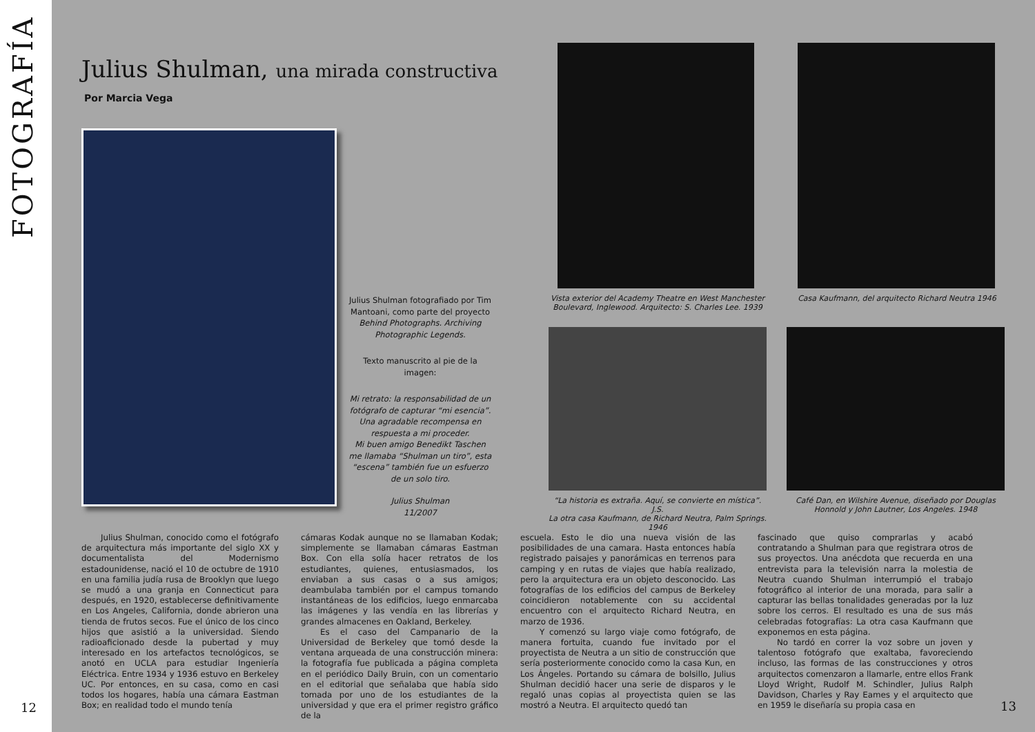FOTOGRAFÍA
12
Julius Shulman, una mirada constructiva
Por Marcia Vega
Julius Shulman fotografiado por Tim Mantoani, como parte del proyecto Behind Photographs. Archiving Photographic Legends.
Texto manuscrito al pie de la imagen:
Mi retrato: la responsabilidad de un fotógrafo de capturar “mi esencia”. Una agradable recompensa en respuesta a mi proceder.
Mi buen amigo Benedikt Taschen me llamaba “Shulman un tiro”, esta “escena” también fue un esfuerzo de un solo tiro.
Julius Shulman
11/2007
Vista exterior del Academy Theatre en West Manchester Boulevard, Inglewood. Arquitecto: S. Charles Lee. 1939
Casa Kaufmann, del arquitecto Richard Neutra 1946
“La historia es extraña. Aquí, se convierte en mística”. J.S.
La otra casa Kaufmann, de Richard Neutra, Palm Springs. 1946
Café Dan, en Wilshire Avenue, diseñado por Douglas Honnold y John Lautner, Los Angeles. 1948
Julius Shulman, conocido como el fotógrafo de arquitectura más importante del siglo XX y documentalista del Modernismo estadounidense, nació el 10 de octubre de 1910 en una familia judía rusa de Brooklyn que luego se mudó a una granja en Connecticut para después, en 1920, establecerse definitivamente en Los Angeles, California, donde abrieron una tienda de frutos secos. Fue el único de los cinco hijos que asistió a la universidad. Siendo radioaficionado desde la pubertad y muy interesado en los artefactos tecnológicos, se anotó en UCLA para estudiar Ingeniería Eléctrica. Entre 1934 y 1936 estuvo en Berkeley UC. Por entonces, en su casa, como en casi todos los hogares, había una cámara Eastman Box; en realidad todo el mundo tenía
cámaras Kodak aunque no se llamaban Kodak; simplemente se llamaban cámaras Eastman Box. Con ella solía hacer retratos de los estudiantes, quienes, entusiasmados, los enviaban a sus casas o a sus amigos; deambulaba también por el campus tomando instantáneas de los edificios, luego enmarcaba las imágenes y las vendía en las librerías y grandes almacenes en Oakland, Berkeley.
Es el caso del Campanario de la Universidad de Berkeley que tomó desde la ventana arqueada de una construcción minera: la fotografía fue publicada a página completa en el periódico Daily Bruin, con un comentario en el editorial que señalaba que había sido tomada por uno de los estudiantes de la universidad y que era el primer registro gráfico de la
escuela. Esto le dio una nueva visión de las posibilidades de una camara. Hasta entonces había registrado paisajes y panorámicas en terrenos para camping y en rutas de viajes que había realizado, pero la arquitectura era un objeto desconocido. Las fotografías de los edificios del campus de Berkeley coincidieron notablemente con su accidental encuentro con el arquitecto Richard Neutra, en marzo de 1936.
Y comenzó su largo viaje como fotógrafo, de manera fortuita, cuando fue invitado por el proyectista de Neutra a un sitio de construcción que sería posteriormente conocido como la casa Kun, en Los Ángeles. Portando su cámara de bolsillo, Julius Shulman decidió hacer una serie de disparos y le regaló unas copias al proyectista quien se las mostró a Neutra. El arquitecto quedó tan
fascinado que quiso comprarlas y acabó contratando a Shulman para que registrara otros de sus proyectos. Una anécdota que recuerda en una entrevista para la televisión narra la molestia de Neutra cuando Shulman interrumpió el trabajo fotográfico al interior de una morada, para salir a capturar las bellas tonalidades generadas por la luz sobre los cerros. El resultado es una de sus más celebradas fotografías: La otra casa Kaufmann que exponemos en esta página.
No tardó en correr la voz sobre un joven y talentoso fotógrafo que exaltaba, favoreciendo incluso, las formas de las construcciones y otros arquitectos comenzaron a llamarle, entre ellos Frank Lloyd Wright, Rudolf M. Schindler, Julius Ralph Davidson, Charles y Ray Eames y el arquitecto que en 1959 le diseñaría su propia casa en
13